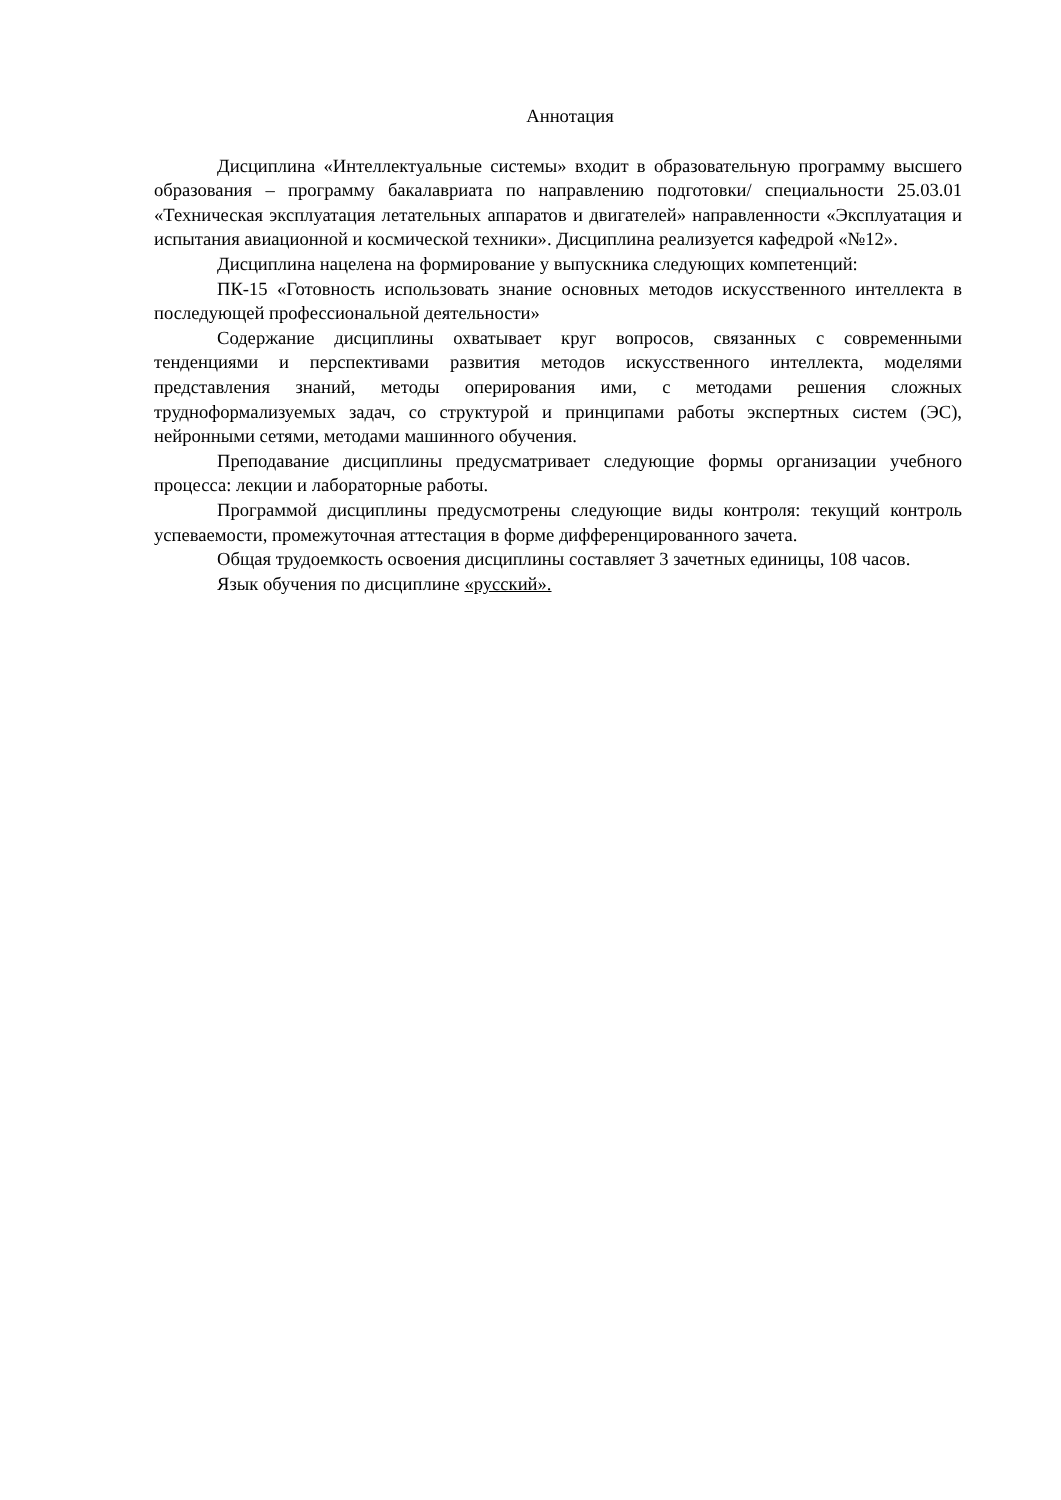Аннотация
Дисциплина «Интеллектуальные системы» входит в образовательную программу высшего образования – программу бакалавриата по направлению подготовки/ специальности 25.03.01 «Техническая эксплуатация летательных аппаратов и двигателей» направленности «Эксплуатация и испытания авиационной и космической техники». Дисциплина реализуется кафедрой «№12».
Дисциплина нацелена на формирование у выпускника следующих компетенций:
ПК-15 «Готовность использовать знание основных методов искусственного интеллекта в последующей профессиональной деятельности»
Содержание дисциплины охватывает круг вопросов, связанных с современными тенденциями и перспективами развития методов искусственного интеллекта, моделями представления знаний, методы оперирования ими, с методами решения сложных трудноформализуемых задач, со структурой и принципами работы экспертных систем (ЭС), нейронными сетями, методами машинного обучения.
Преподавание дисциплины предусматривает следующие формы организации учебного процесса: лекции и лабораторные работы.
Программой дисциплины предусмотрены следующие виды контроля: текущий контроль успеваемости, промежуточная аттестация в форме дифференцированного зачета.
Общая трудоемкость освоения дисциплины составляет 3 зачетных единицы, 108 часов.
Язык обучения по дисциплине «русский».